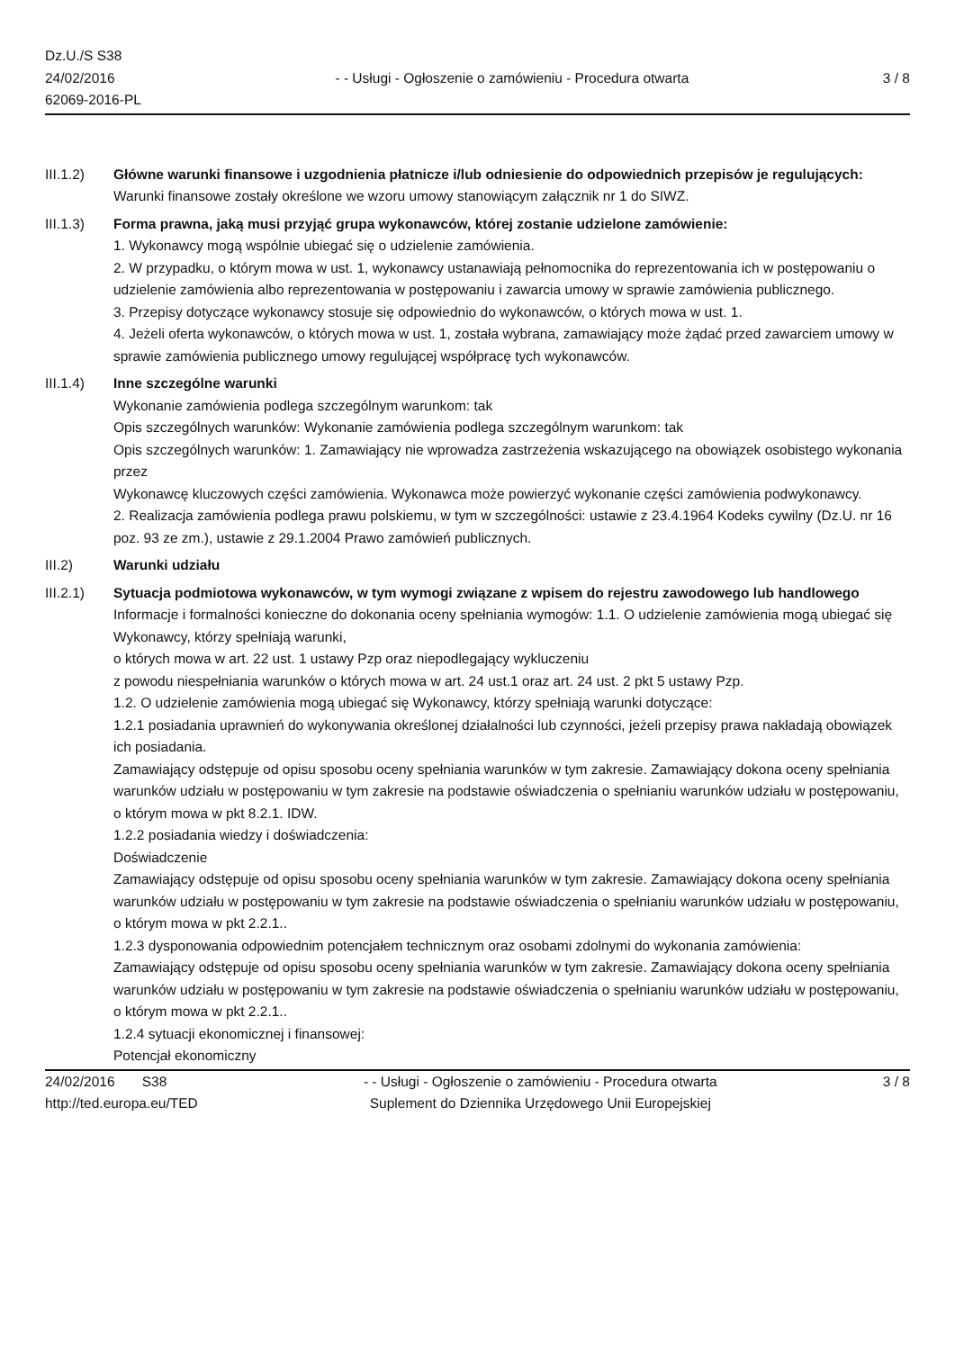Dz.U./S S38
24/02/2016
62069-2016-PL
- - Usługi - Ogłoszenie o zamówieniu - Procedura otwarta
3 / 8
III.1.2) Główne warunki finansowe i uzgodnienia płatnicze i/lub odniesienie do odpowiednich przepisów je regulujących:
Warunki finansowe zostały określone we wzoru umowy stanowiącym załącznik nr 1 do SIWZ.
III.1.3) Forma prawna, jaką musi przyjąć grupa wykonawców, której zostanie udzielone zamówienie:
1. Wykonawcy mogą wspólnie ubiegać się o udzielenie zamówienia.
2. W przypadku, o którym mowa w ust. 1, wykonawcy ustanawiają pełnomocnika do reprezentowania ich w postępowaniu o udzielenie zamówienia albo reprezentowania w postępowaniu i zawarcia umowy w sprawie zamówienia publicznego.
3. Przepisy dotyczące wykonawcy stosuje się odpowiednio do wykonawców, o których mowa w ust. 1.
4. Jeżeli oferta wykonawców, o których mowa w ust. 1, została wybrana, zamawiający może żądać przed zawarciem umowy w sprawie zamówienia publicznego umowy regulującej współpracę tych wykonawców.
III.1.4) Inne szczególne warunki
Wykonanie zamówienia podlega szczególnym warunkom: tak
Opis szczególnych warunków: Wykonanie zamówienia podlega szczególnym warunkom: tak
Opis szczególnych warunków: 1. Zamawiający nie wprowadza zastrzeżenia wskazującego na obowiązek osobistego wykonania przez
Wykonawcę kluczowych części zamówienia. Wykonawca może powierzyć wykonanie części zamówienia podwykonawcy.
2. Realizacja zamówienia podlega prawu polskiemu, w tym w szczególności: ustawie z 23.4.1964 Kodeks cywilny (Dz.U. nr 16 poz. 93 ze zm.), ustawie z 29.1.2004 Prawo zamówień publicznych.
III.2) Warunki udziału
III.2.1) Sytuacja podmiotowa wykonawców, w tym wymogi związane z wpisem do rejestru zawodowego lub handlowego
Informacje i formalności konieczne do dokonania oceny spełniania wymogów: 1.1. O udzielenie zamówienia mogą ubiegać się Wykonawcy, którzy spełniają warunki,
o których mowa w art. 22 ust. 1 ustawy Pzp oraz niepodlegający wykluczeniu
z powodu niespełniania warunków o których mowa w art. 24 ust.1 oraz art. 24 ust. 2 pkt 5 ustawy Pzp.
1.2. O udzielenie zamówienia mogą ubiegać się Wykonawcy, którzy spełniają warunki dotyczące:
1.2.1 posiadania uprawnień do wykonywania określonej działalności lub czynności, jeżeli przepisy prawa nakładają obowiązek ich posiadania.
Zamawiający odstępuje od opisu sposobu oceny spełniania warunków w tym zakresie. Zamawiający dokona oceny spełniania warunków udziału w postępowaniu w tym zakresie na podstawie oświadczenia o spełnianiu warunków udziału w postępowaniu, o którym mowa w pkt 8.2.1. IDW.
1.2.2 posiadania wiedzy i doświadczenia:
Doświadczenie
Zamawiający odstępuje od opisu sposobu oceny spełniania warunków w tym zakresie. Zamawiający dokona oceny spełniania warunków udziału w postępowaniu w tym zakresie na podstawie oświadczenia o spełnianiu warunków udziału w postępowaniu, o którym mowa w pkt 2.2.1..
1.2.3 dysponowania odpowiednim potencjałem technicznym oraz osobami zdolnymi do wykonania zamówienia:
Zamawiający odstępuje od opisu sposobu oceny spełniania warunków w tym zakresie. Zamawiający dokona oceny spełniania warunków udziału w postępowaniu w tym zakresie na podstawie oświadczenia o spełnianiu warunków udziału w postępowaniu, o którym mowa w pkt 2.2.1..
1.2.4 sytuacji ekonomicznej i finansowej:
Potencjał ekonomiczny
24/02/2016 S38
http://ted.europa.eu/TED
- - Usługi - Ogłoszenie o zamówieniu - Procedura otwarta
Suplement do Dziennika Urzędowego Unii Europejskiej
3 / 8